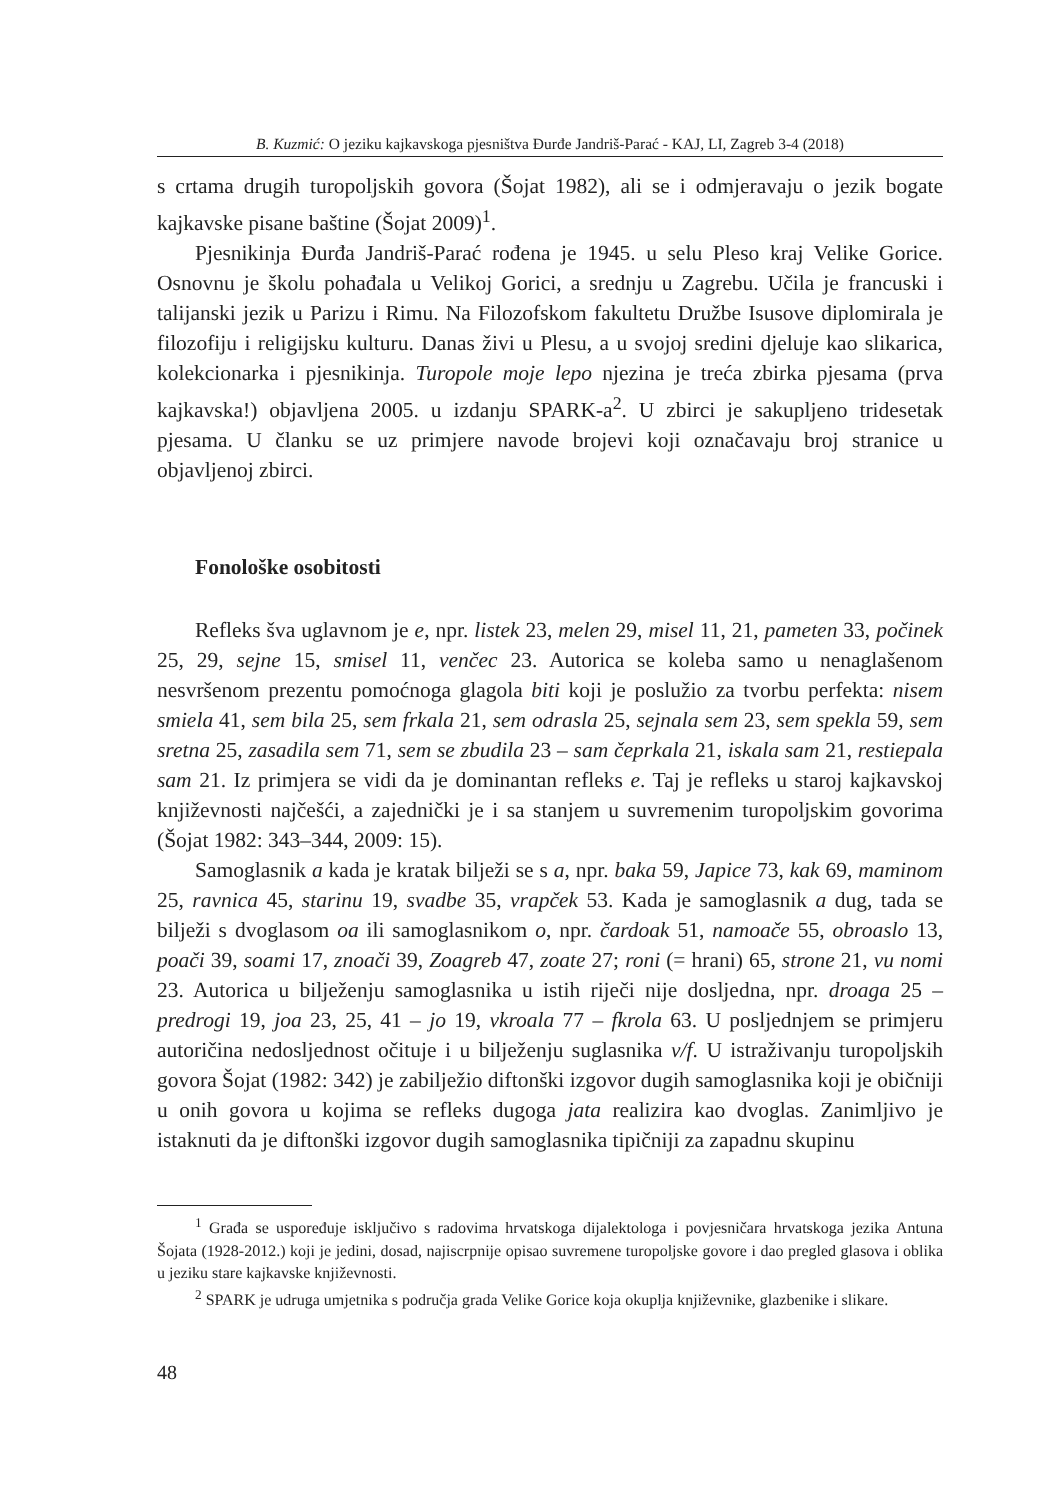B. Kuzmić: O jeziku kajkavskoga pjesništva Đurđe Jandriš-Parać - KAJ, LI, Zagreb 3-4 (2018)
s crtama drugih turopoljskih govora (Šojat 1982), ali se i odmjeravaju o jezik bogate kajkavske pisane baštine (Šojat 2009)<sup>1</sup>.
Pjesnikinja Đurđa Jandriš-Parać rođena je 1945. u selu Pleso kraj Velike Gorice. Osnovnu je školu pohađala u Velikoj Gorici, a srednju u Zagrebu. Učila je francuski i talijanski jezik u Parizu i Rimu. Na Filozofskom fakultetu Družbe Isusove diplomirala je filozofiju i religijsku kulturu. Danas živi u Plesu, a u svojoj sredini djeluje kao slikarica, kolekcionarka i pjesnikinja. Turopole moje lepo njezina je treća zbirka pjesama (prva kajkavska!) objavljena 2005. u izdanju SPARK-a<sup>2</sup>. U zbirci je sakupljeno tridesetak pjesama. U članku se uz primjere navode brojevi koji označavaju broj stranice u objavljenoj zbirci.
Fonološke osobitosti
Refleks šva uglavnom je e, npr. listek 23, melen 29, misel 11, 21, pameten 33, počinek 25, 29, sejne 15, smisel 11, venčec 23. Autorica se koleba samo u nenaglašenom nesvršenom prezentu pomoćnoga glagola biti koji je poslužio za tvorbu perfekta: nisem smiela 41, sem bila 25, sem frkala 21, sem odrasla 25, sejnala sem 23, sem spekla 59, sem sretna 25, zasadila sem 71, sem se zbudila 23 – sam čeprkala 21, iskala sam 21, restiepala sam 21. Iz primjera se vidi da je dominantan refleks e. Taj je refleks u staroj kajkavskoj književnosti najčešći, a zajednički je i sa stanjem u suvremenim turopoljskim govorima (Šojat 1982: 343–344, 2009: 15).
Samoglasnik a kada je kratak bilježi se s a, npr. baka 59, Japice 73, kak 69, maminom 25, ravnica 45, starinu 19, svadbe 35, vrapček 53. Kada je samoglasnik a dug, tada se bilježi s dvoglasom oa ili samoglasnikom o, npr. čardoak 51, namoače 55, obroaslo 13, poači 39, soami 17, znoači 39, Zoagreb 47, zoate 27; roni (= hrani) 65, strone 21, vu nomi 23. Autorica u bilježenju samoglasnika u istih riječi nije dosljedna, npr. droaga 25 – predrogi 19, joa 23, 25, 41 – jo 19, vkroala 77 – fkrola 63. U posljednjem se primjeru autoričina nedosljednost očituje i u bilježenju suglasnika v/f. U istraživanju turopoljskih govora Šojat (1982: 342) je zabilježio diftonški izgovor dugih samoglasnika koji je običniji u onih govora u kojima se refleks dugoga jata realizira kao dvoglas. Zanimljivo je istaknuti da je diftonški izgovor dugih samoglasnika tipičniji za zapadnu skupinu
<sup>1</sup> Građa se uspoređuje isključivo s radovima hrvatskoga dijalektologa i povjesničara hrvatskoga jezika Antuna Šojata (1928-2012.) koji je jedini, dosad, najiscrpnije opisao suvremene turopoljske govore i dao pregled glasova i oblika u jeziku stare kajkavske književnosti.
<sup>2</sup> SPARK je udruga umjetnika s područja grada Velike Gorice koja okuplja književnike, glazbenike i slikare.
48